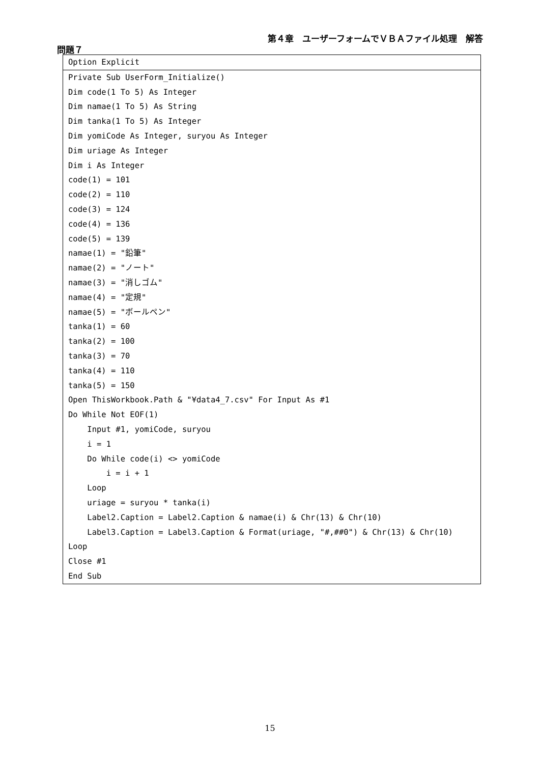第４章　ユーザーフォームでＶＢＡファイル処理　解答
問題７
Option Explicit
Private Sub UserForm_Initialize()
Dim code(1 To 5) As Integer
Dim namae(1 To 5) As String
Dim tanka(1 To 5) As Integer
Dim yomiCode As Integer, suryou As Integer
Dim uriage As Integer
Dim i As Integer
code(1) = 101
code(2) = 110
code(3) = 124
code(4) = 136
code(5) = 139
namae(1) = "鉛筆"
namae(2) = "ノート"
namae(3) = "消しゴム"
namae(4) = "定規"
namae(5) = "ボールペン"
tanka(1) = 60
tanka(2) = 100
tanka(3) = 70
tanka(4) = 110
tanka(5) = 150
Open ThisWorkbook.Path & "¥data4_7.csv" For Input As #1
Do While Not EOF(1)
Input #1, yomiCode, suryou
i = 1
Do While code(i) <> yomiCode
i = i + 1
Loop
uriage = suryou * tanka(i)
Label2.Caption = Label2.Caption & namae(i) & Chr(13) & Chr(10)
Label3.Caption = Label3.Caption & Format(uriage, "#,##0") & Chr(13) & Chr(10)
Loop
Close #1
End Sub
15